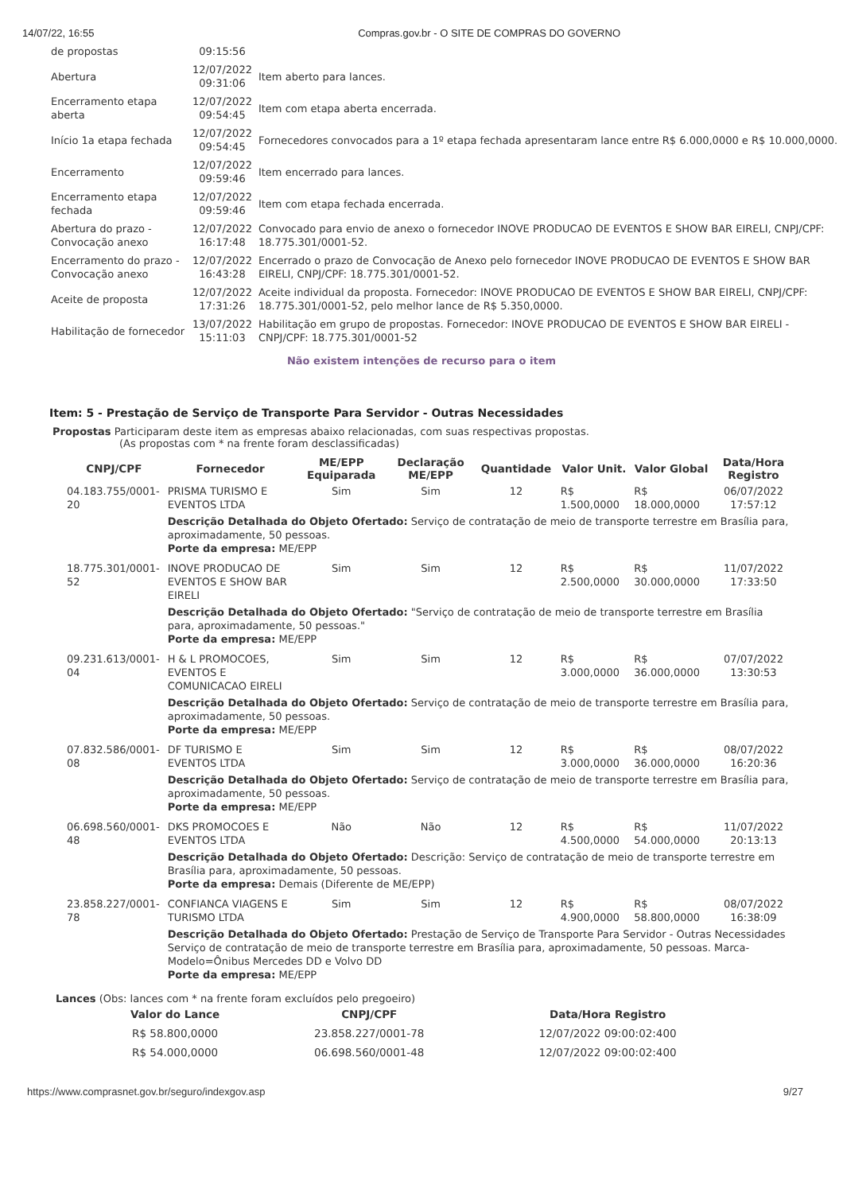14/07/22, 16:55 Compras.gov.br - O SITE DE COMPRAS DO GOVERNO
| de propostas | 09:15:56 | |
| Abertura | 12/07/2022 09:31:06 | Item aberto para lances. |
| Encerramento etapa aberta | 12/07/2022 09:54:45 | Item com etapa aberta encerrada. |
| Início 1a etapa fechada | 12/07/2022 09:54:45 | Fornecedores convocados para a 1º etapa fechada apresentaram lance entre R$ 6.000,0000 e R$ 10.000,0000. |
| Encerramento | 12/07/2022 09:59:46 | Item encerrado para lances. |
| Encerramento etapa fechada | 12/07/2022 09:59:46 | Item com etapa fechada encerrada. |
| Abertura do prazo - Convocação anexo | 12/07/2022 16:17:48 | Convocado para envio de anexo o fornecedor INOVE PRODUCAO DE EVENTOS E SHOW BAR EIRELI, CNPJ/CPF: 18.775.301/0001-52. |
| Encerramento do prazo - Convocação anexo | 12/07/2022 16:43:28 | Encerrado o prazo de Convocação de Anexo pelo fornecedor INOVE PRODUCAO DE EVENTOS E SHOW BAR EIRELI, CNPJ/CPF: 18.775.301/0001-52. |
| Aceite de proposta | 12/07/2022 17:31:26 | Aceite individual da proposta. Fornecedor: INOVE PRODUCAO DE EVENTOS E SHOW BAR EIRELI, CNPJ/CPF: 18.775.301/0001-52, pelo melhor lance de R$ 5.350,0000. |
| Habilitação de fornecedor | 13/07/2022 15:11:03 | Habilitação em grupo de propostas. Fornecedor: INOVE PRODUCAO DE EVENTOS E SHOW BAR EIRELI - CNPJ/CPF: 18.775.301/0001-52 |
Não existem intenções de recurso para o item
Item: 5 - Prestação de Serviço de Transporte Para Servidor - Outras Necessidades
Propostas Participaram deste item as empresas abaixo relacionadas, com suas respectivas propostas.
(As propostas com * na frente foram desclassificadas)
| CNPJ/CPF | Fornecedor | ME/EPP Equiparada | Declaração ME/EPP | Quantidade | Valor Unit. | Valor Global | Data/Hora Registro |
| --- | --- | --- | --- | --- | --- | --- | --- |
| 04.183.755/0001-20 | PRISMA TURISMO E EVENTOS LTDA | Sim | Sim | 12 | R$ 1.500,0000 | R$ 18.000,0000 | 06/07/2022 17:57:12 |
| | Descrição Detalhada do Objeto Ofertado: Serviço de contratação de meio de transporte terrestre em Brasília para, aproximadamente, 50 pessoas. Porte da empresa: ME/EPP | | | | | | |
| 18.775.301/0001-52 | INOVE PRODUCAO DE EVENTOS E SHOW BAR EIRELI | Sim | Sim | 12 | R$ 2.500,0000 | R$ 30.000,0000 | 11/07/2022 17:33:50 |
| | Descrição Detalhada do Objeto Ofertado: "Serviço de contratação de meio de transporte terrestre em Brasília para, aproximadamente, 50 pessoas." Porte da empresa: ME/EPP | | | | | | |
| 09.231.613/0001-04 | H & L PROMOCOES, EVENTOS E COMUNICACAO EIRELI | Sim | Sim | 12 | R$ 3.000,0000 | R$ 36.000,0000 | 07/07/2022 13:30:53 |
| | Descrição Detalhada do Objeto Ofertado: Serviço de contratação de meio de transporte terrestre em Brasília para, aproximadamente, 50 pessoas. Porte da empresa: ME/EPP | | | | | | |
| 07.832.586/0001-08 | DF TURISMO E EVENTOS LTDA | Sim | Sim | 12 | R$ 3.000,0000 | R$ 36.000,0000 | 08/07/2022 16:20:36 |
| | Descrição Detalhada do Objeto Ofertado: Serviço de contratação de meio de transporte terrestre em Brasília para, aproximadamente, 50 pessoas. Porte da empresa: ME/EPP | | | | | | |
| 06.698.560/0001-48 | DKS PROMOCOES E EVENTOS LTDA | Não | Não | 12 | R$ 4.500,0000 | R$ 54.000,0000 | 11/07/2022 20:13:13 |
| | Descrição Detalhada do Objeto Ofertado: Descrição: Serviço de contratação de meio de transporte terrestre em Brasília para, aproximadamente, 50 pessoas. Porte da empresa: Demais (Diferente de ME/EPP) | | | | | | |
| 23.858.227/0001-78 | CONFIANCA VIAGENS E TURISMO LTDA | Sim | Sim | 12 | R$ 4.900,0000 | R$ 58.800,0000 | 08/07/2022 16:38:09 |
| | Descrição Detalhada do Objeto Ofertado: Prestação de Serviço de Transporte Para Servidor - Outras Necessidades Serviço de contratação de meio de transporte terrestre em Brasília para, aproximadamente, 50 pessoas. Marca-Modelo=Ônibus Mercedes DD e Volvo DD Porte da empresa: ME/EPP | | | | | | |
Lances (Obs: lances com * na frente foram excluídos pelo pregoeiro)
| Valor do Lance | CNPJ/CPF | Data/Hora Registro |
| --- | --- | --- |
| R$ 58.800,0000 | 23.858.227/0001-78 | 12/07/2022 09:00:02:400 |
| R$ 54.000,0000 | 06.698.560/0001-48 | 12/07/2022 09:00:02:400 |
https://www.comprasnet.gov.br/seguro/indexgov.asp 9/27